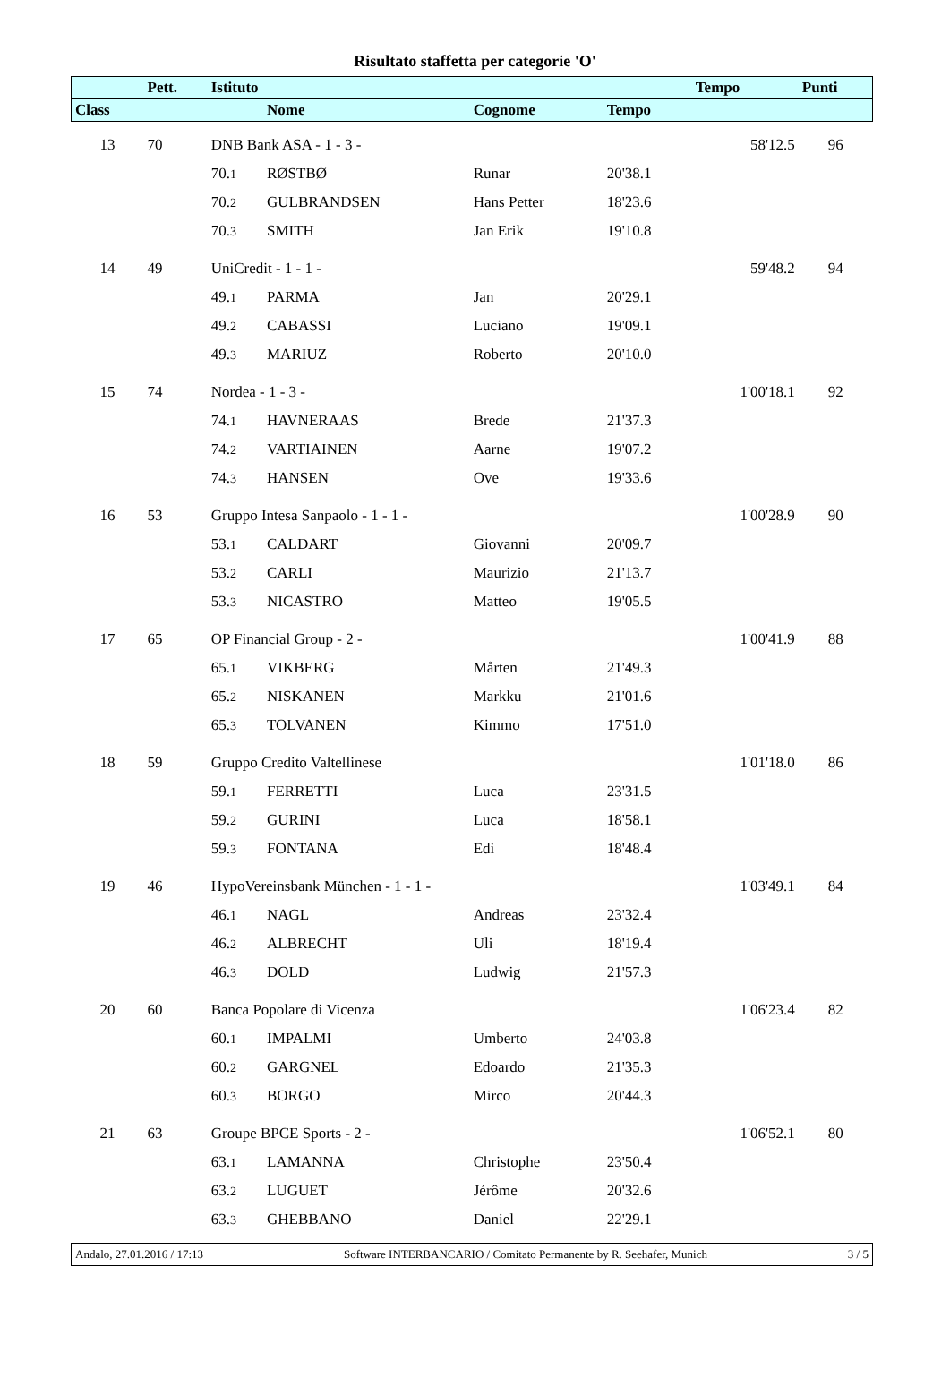Risultato staffetta per categorie 'O'
| | Pett. | Istituto | | | | Tempo | Punti |
| --- | --- | --- | --- | --- | --- | --- | --- |
| Class | | | Nome | Cognome | Tempo | | |
| 13 | 70 | DNB Bank ASA - 1 - 3 - | | | | 58'12.5 | 96 |
| | | 70. 1 | RØSTBØ | Runar | 20'38.1 | | |
| | | 70. 2 | GULBRANDSEN | Hans Petter | 18'23.6 | | |
| | | 70. 3 | SMITH | Jan Erik | 19'10.8 | | |
| 14 | 49 | UniCredit - 1 - 1 - | | | | 59'48.2 | 94 |
| | | 49. 1 | PARMA | Jan | 20'29.1 | | |
| | | 49. 2 | CABASSI | Luciano | 19'09.1 | | |
| | | 49. 3 | MARIUZ | Roberto | 20'10.0 | | |
| 15 | 74 | Nordea - 1 - 3 - | | | | 1'00'18.1 | 92 |
| | | 74. 1 | HAVNERAAS | Brede | 21'37.3 | | |
| | | 74. 2 | VARTIAINEN | Aarne | 19'07.2 | | |
| | | 74. 3 | HANSEN | Ove | 19'33.6 | | |
| 16 | 53 | Gruppo Intesa Sanpaolo - 1 - 1 - | | | | 1'00'28.9 | 90 |
| | | 53. 1 | CALDART | Giovanni | 20'09.7 | | |
| | | 53. 2 | CARLI | Maurizio | 21'13.7 | | |
| | | 53. 3 | NICASTRO | Matteo | 19'05.5 | | |
| 17 | 65 | OP Financial Group - 2 - | | | | 1'00'41.9 | 88 |
| | | 65. 1 | VIKBERG | Mårten | 21'49.3 | | |
| | | 65. 2 | NISKANEN | Markku | 21'01.6 | | |
| | | 65. 3 | TOLVANEN | Kimmo | 17'51.0 | | |
| 18 | 59 | Gruppo Credito Valtellinese | | | | 1'01'18.0 | 86 |
| | | 59. 1 | FERRETTI | Luca | 23'31.5 | | |
| | | 59. 2 | GURINI | Luca | 18'58.1 | | |
| | | 59. 3 | FONTANA | Edi | 18'48.4 | | |
| 19 | 46 | HypoVereinsbank München - 1 - 1 - | | | | 1'03'49.1 | 84 |
| | | 46. 1 | NAGL | Andreas | 23'32.4 | | |
| | | 46. 2 | ALBRECHT | Uli | 18'19.4 | | |
| | | 46. 3 | DOLD | Ludwig | 21'57.3 | | |
| 20 | 60 | Banca Popolare di Vicenza | | | | 1'06'23.4 | 82 |
| | | 60. 1 | IMPALMI | Umberto | 24'03.8 | | |
| | | 60. 2 | GARGNEL | Edoardo | 21'35.3 | | |
| | | 60. 3 | BORGO | Mirco | 20'44.3 | | |
| 21 | 63 | Groupe BPCE Sports - 2 - | | | | 1'06'52.1 | 80 |
| | | 63. 1 | LAMANNA | Christophe | 23'50.4 | | |
| | | 63. 2 | LUGUET | Jérôme | 20'32.6 | | |
| | | 63. 3 | GHEBBANO | Daniel | 22'29.1 | | |
Andalo, 27.01.2016 / 17:13 Software INTERBANCARIO / Comitato Permanente by R. Seehafer, Munich 3 / 5